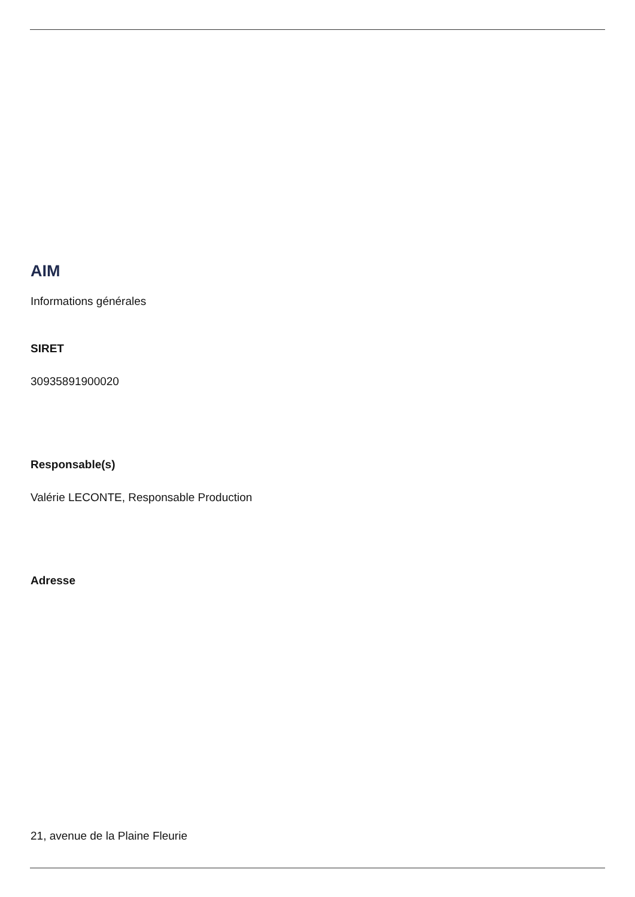AIM
Informations générales
SIRET
30935891900020
Responsable(s)
Valérie LECONTE, Responsable Production
Adresse
21, avenue de la Plaine Fleurie